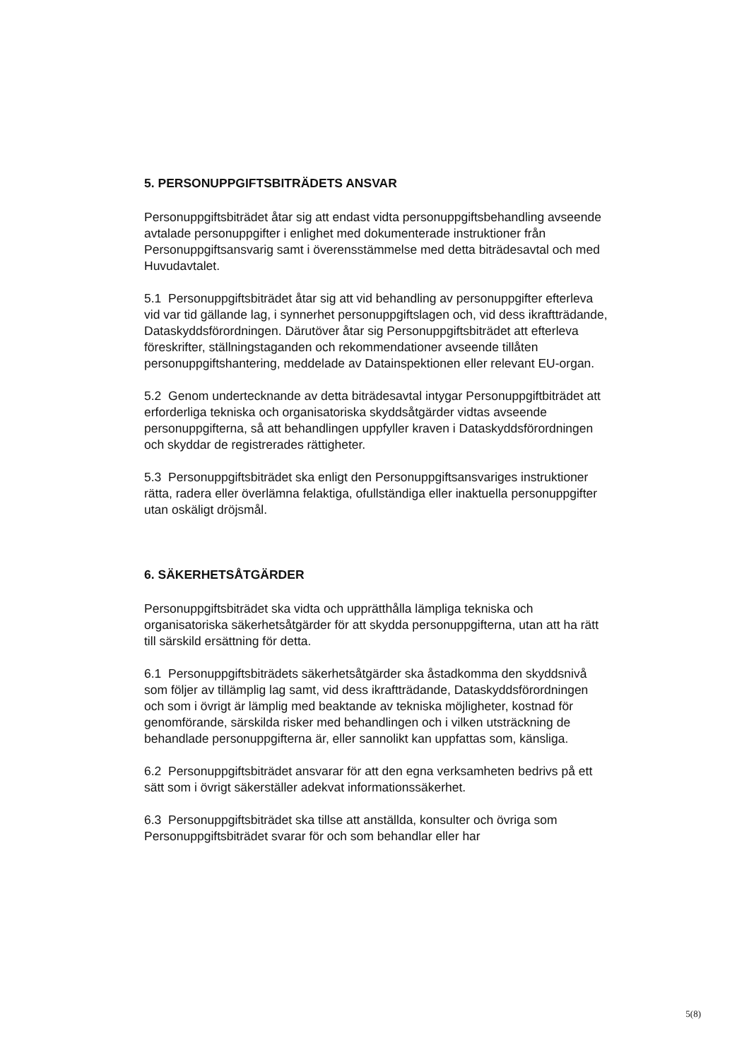5. PERSONUPPGIFTSBITRÄDETS ANSVAR
Personuppgiftsbiträdet åtar sig att endast vidta personuppgiftsbehandling avseende avtalade personuppgifter i enlighet med dokumenterade instruktioner från Personuppgiftsansvarig samt i överensstämmelse med detta biträdesavtal och med Huvudavtalet.
5.1 Personuppgiftsbiträdet åtar sig att vid behandling av personuppgifter efterleva vid var tid gällande lag, i synnerhet personuppgiftslagen och, vid dess ikraftträdande, Dataskyddsförordningen. Därutöver åtar sig Personuppgiftsbiträdet att efterleva föreskrifter, ställningstaganden och rekommendationer avseende tillåten personuppgiftshantering, meddelade av Datainspektionen eller relevant EU-organ.
5.2 Genom undertecknande av detta biträdesavtal intygar Personuppgiftbiträdet att erforderliga tekniska och organisatoriska skyddsåtgärder vidtas avseende personuppgifterna, så att behandlingen uppfyller kraven i Dataskyddsförordningen och skyddar de registrerades rättigheter.
5.3 Personuppgiftsbiträdet ska enligt den Personuppgiftsansvariges instruktioner rätta, radera eller överlämna felaktiga, ofullständiga eller inaktuella personuppgifter utan oskäligt dröjsmål.
6. SÄKERHETSÅTGÄRDER
Personuppgiftsbiträdet ska vidta och upprätthålla lämpliga tekniska och organisatoriska säkerhetsåtgärder för att skydda personuppgifterna, utan att ha rätt till särskild ersättning för detta.
6.1 Personuppgiftsbiträdets säkerhetsåtgärder ska åstadkomma den skyddsnivå som följer av tillämplig lag samt, vid dess ikraftträdande, Dataskyddsförordningen och som i övrigt är lämplig med beaktande av tekniska möjligheter, kostnad för genomförande, särskilda risker med behandlingen och i vilken utsträckning de behandlade personuppgifterna är, eller sannolikt kan uppfattas som, känsliga.
6.2 Personuppgiftsbiträdet ansvarar för att den egna verksamheten bedrivs på ett sätt som i övrigt säkerställer adekvat informationssäkerhet.
6.3 Personuppgiftsbiträdet ska tillse att anställda, konsulter och övriga som Personuppgiftsbiträdet svarar för och som behandlar eller har
5(8)